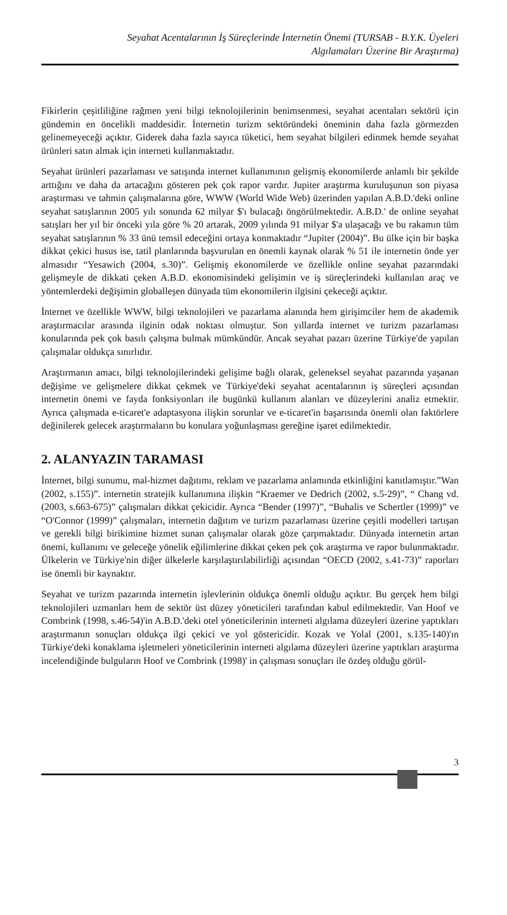Seyahat Acentalarının İş Süreçlerinde İnternetin Önemi (TURSAB - B.Y.K. Üyeleri
Algılamaları Üzerine Bir Araştırma)
Fikirlerin çeşitliliğine rağmen yeni bilgi teknolojilerinin benimsenmesi, seyahat acentaları sektörü için gündemin en öncelikli maddesidir. İnternetin turizm sektöründeki öneminin daha fazla görmezden gelinemeyeceği açıktır. Giderek daha fazla sayıca tüketici, hem seyahat bilgileri edinmek hemde seyahat ürünleri satın almak için interneti kullanmaktadır.
Seyahat ürünleri pazarlaması ve satışında internet kullanımının gelişmiş ekonomilerde anlamlı bir şekilde arttığını ve daha da artacağını gösteren pek çok rapor vardır. Jupiter araştırma kuruluşunun son piyasa araştırması ve tahmin çalışmalarına göre, WWW (World Wide Web) üzerinden yapılan A.B.D.'deki online seyahat satışlarının 2005 yılı sonunda 62 milyar $'ı bulacağı öngörülmektedir. A.B.D.' de online seyahat satışları her yıl bir önceki yıla göre % 20 artarak, 2009 yılında 91 milyar $'a ulaşacağı ve bu rakamın tüm seyahat satışlarının % 33 ünü temsil edeceğini ortaya konmaktadır “Jupiter (2004)”. Bu ülke için bir başka dikkat çekici husus ise, tatil planlarında başvurulan en önemli kaynak olarak % 51 ile internetin önde yer almasıdır “Yesawich (2004, s.30)”. Gelişmiş ekonomilerde ve özellikle online seyahat pazarındaki gelişmeyle de dikkati çeken A.B.D. ekonomisindeki gelişimin ve iş süreçlerindeki kullanılan araç ve yöntemlerdeki değişimin globalleşen dünyada tüm ekonomilerin ilgisini çekeceği açıktır.
İnternet ve özellikle WWW, bilgi teknolojileri ve pazarlama alanında hem girişimciler hem de akademik araştırmacılar arasında ilginin odak noktası olmuştur. Son yıllarda internet ve turizm pazarlaması konularında pek çok basılı çalışma bulmak mümkündür. Ancak seyahat pazarı üzerine Türkiye'de yapılan çalışmalar oldukça sınırlıdır.
Araştırmanın amacı, bilgi teknolojilerindeki gelişime bağlı olarak, geleneksel seyahat pazarında yaşanan değişime ve gelişmelere dikkat çekmek ve Türkiye'deki seyahat acentalarının iş süreçleri açısından internetin önemi ve fayda fonksiyonları ile bugünkü kullanım alanları ve düzeylerini analiz etmektir. Ayrıca çalışmada e-ticaret'e adaptasyona ilişkin sorunlar ve e-ticaret'in başarısında önemli olan faktörlere değinilerek gelecek araştırmaların bu konulara yoğunlaşması gereğine işaret edilmektedir.
2. ALANYAZIN TARAMASI
İnternet, bilgi sunumu, mal-hizmet dağıtımı, reklam ve pazarlama anlamında etkinliğini kanıtlamıştır.”Wan (2002, s.155)”. internetin stratejik kullanımına ilişkin “Kraemer ve Dedrich (2002, s.5-29)”, “ Chang vd. (2003, s.663-675)” çalışmaları dikkat çekicidir. Ayrıca “Bender (1997)”, “Buhalis ve Schertler (1999)” ve “O'Connor (1999)” çalışmaları, internetin dağıtım ve turizm pazarlaması üzerine çeşitli modelleri tartışan ve gerekli bilgi birikimine hizmet sunan çalışmalar olarak göze çarpmaktadır. Dünyada internetin artan önemi, kullanımı ve geleceğe yönelik eğilimlerine dikkat çeken pek çok araştırma ve rapor bulunmaktadır. Ülkelerin ve Türkiye'nin diğer ülkelerle karşılaştırılabilirliği açısından “OECD (2002, s.41-73)” raporları ise önemli bir kaynaktır.
Seyahat ve turizm pazarında internetin işlevlerinin oldukça önemli olduğu açıktır. Bu gerçek hem bilgi teknolojileri uzmanları hem de sektör üst düzey yöneticileri tarafından kabul edilmektedir. Van Hoof ve Combrink (1998, s.46-54)'in A.B.D.'deki otel yöneticilerinin interneti algılama düzeyleri üzerine yaptıkları araştırmanın sonuçları oldukça ilgi çekici ve yol göstericidir. Kozak ve Yolal (2001, s.135-140)'ın Türkiye'deki konaklama işletmeleri yöneticilerinin interneti algılama düzeyleri üzerine yaptıkları araştırma incelendiğinde bulguların Hoof ve Combrink (1998)' in çalışması sonuçları ile özdeş olduğu görül-
3